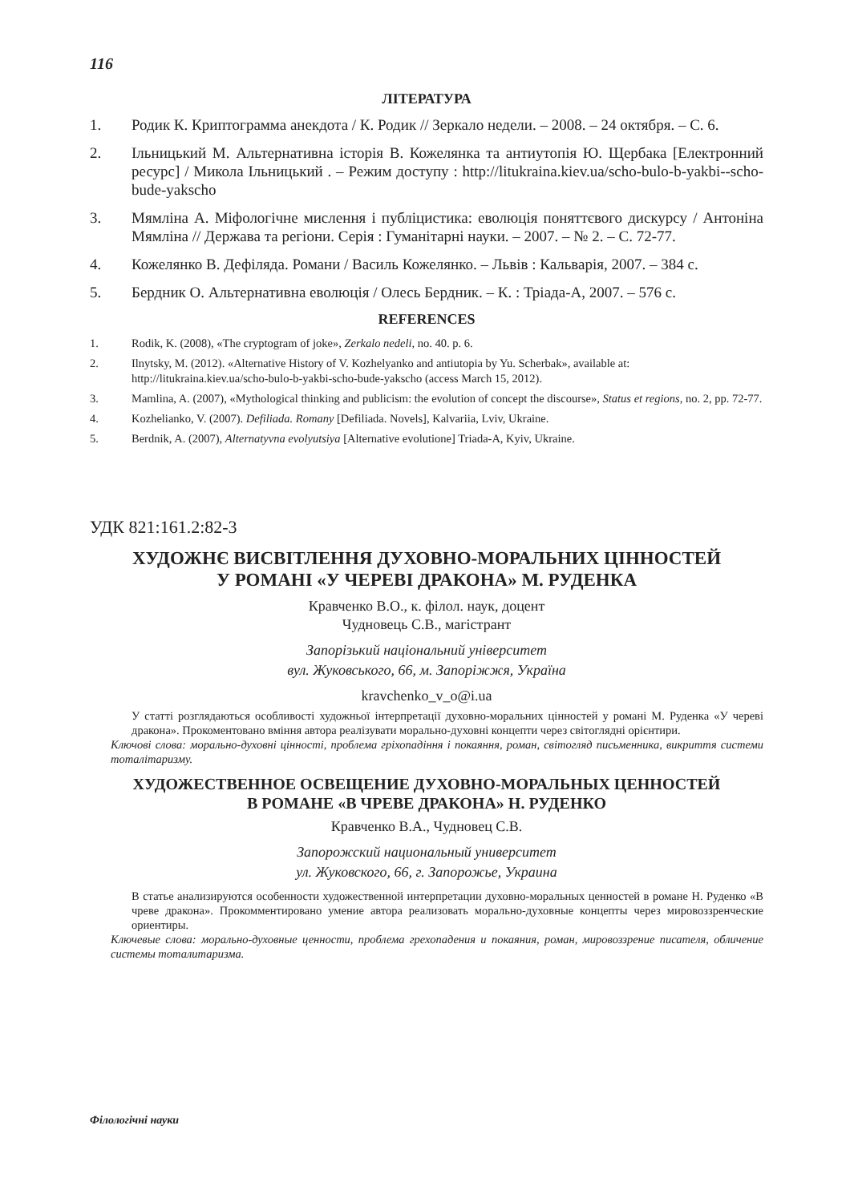116
ЛІТЕРАТУРА
1. Родик К. Криптограмма анекдота / К. Родик // Зеркало недели. – 2008. – 24 октября. – С. 6.
2. Ільницький М. Альтернативна історія В. Кожелянка та антиутопія Ю. Щербака [Електронний ресурс] / Микола Ільницький . – Режим доступу : http://litukraina.kiev.ua/scho-bulo-b-yakbi--scho-bude-yakscho
3. Мямліна А. Міфологічне мислення і публіцистика: еволюція поняттєвого дискурсу / Антоніна Мямліна // Держава та регіони. Серія : Гуманітарні науки. – 2007. – № 2. – С. 72-77.
4. Кожелянко В. Дефіляда. Романи / Василь Кожелянко. – Львів : Кальварія, 2007. – 384 с.
5. Бердник О. Альтернативна еволюція / Олесь Бердник. – К. : Тріада-А, 2007. – 576 с.
REFERENCES
1. Rodik, K. (2008), «The cryptogram of joke», Zerkalo nedeli, no. 40. p. 6.
2. Ilnytsky, M. (2012). «Alternative History of V. Kozhelyanko and antiutopia by Yu. Scherbak», available at: http://litukraina.kiev.ua/scho-bulo-b-yakbi-scho-bude-yakscho (access March 15, 2012).
3. Mamlina, A. (2007), «Mythological thinking and publicism: the evolution of concept the discourse», Status et regions, no. 2, pp. 72-77.
4. Kozhelianko, V. (2007). Defiliada. Romany [Defiliada. Novels], Kalvariia, Lviv, Ukraine.
5. Berdnik, A. (2007), Alternatyvna evolyutsiya [Alternative evolutione] Triada-A, Kyiv, Ukraine.
УДК 821:161.2:82-3
ХУДОЖНЄ ВИСВІТЛЕННЯ ДУХОВНО-МОРАЛЬНИХ ЦІННОСТЕЙ
У РОМАНІ «У ЧЕРЕВІ ДРАКОНА» М. РУДЕНКА
Кравченко В.О., к. філол. наук, доцент
Чудновець С.В., магістрант
Запорізький національний університет
вул. Жуковського, 66, м. Запоріжжя, Україна
kravchenko_v_o@i.ua
У статті розглядаються особливості художньої інтерпретації духовно-моральних цінностей у романі М. Руденка «У череві дракона». Прокоментовано вміння автора реалізувати морально-духовні концепти через світоглядні орієнтири.
Ключові слова: морально-духовні цінності, проблема гріхопадіння і покаяння, роман, світогляд письменника, викриття системи тоталітаризму.
ХУДОЖЕСТВЕННОЕ ОСВЕЩЕНИЕ ДУХОВНО-МОРАЛЬНЫХ ЦЕННОСТЕЙ
В РОМАНЕ «В ЧРЕВЕ ДРАКОНА» Н. РУДЕНКО
Кравченко В.А., Чудновец С.В.
Запорожский национальный университет
ул. Жуковского, 66, г. Запорожье, Украина
В статье анализируются особенности художественной интерпретации духовно-моральных ценностей в романе Н. Руденко «В чреве дракона». Прокомментировано умение автора реализовать морально-духовные концепты через мировоззренческие ориентиры.
Ключевые слова: морально-духовные ценности, проблема грехопадения и покаяния, роман, мировоззрение писателя, обличение системы тоталитаризма.
Філологічні науки